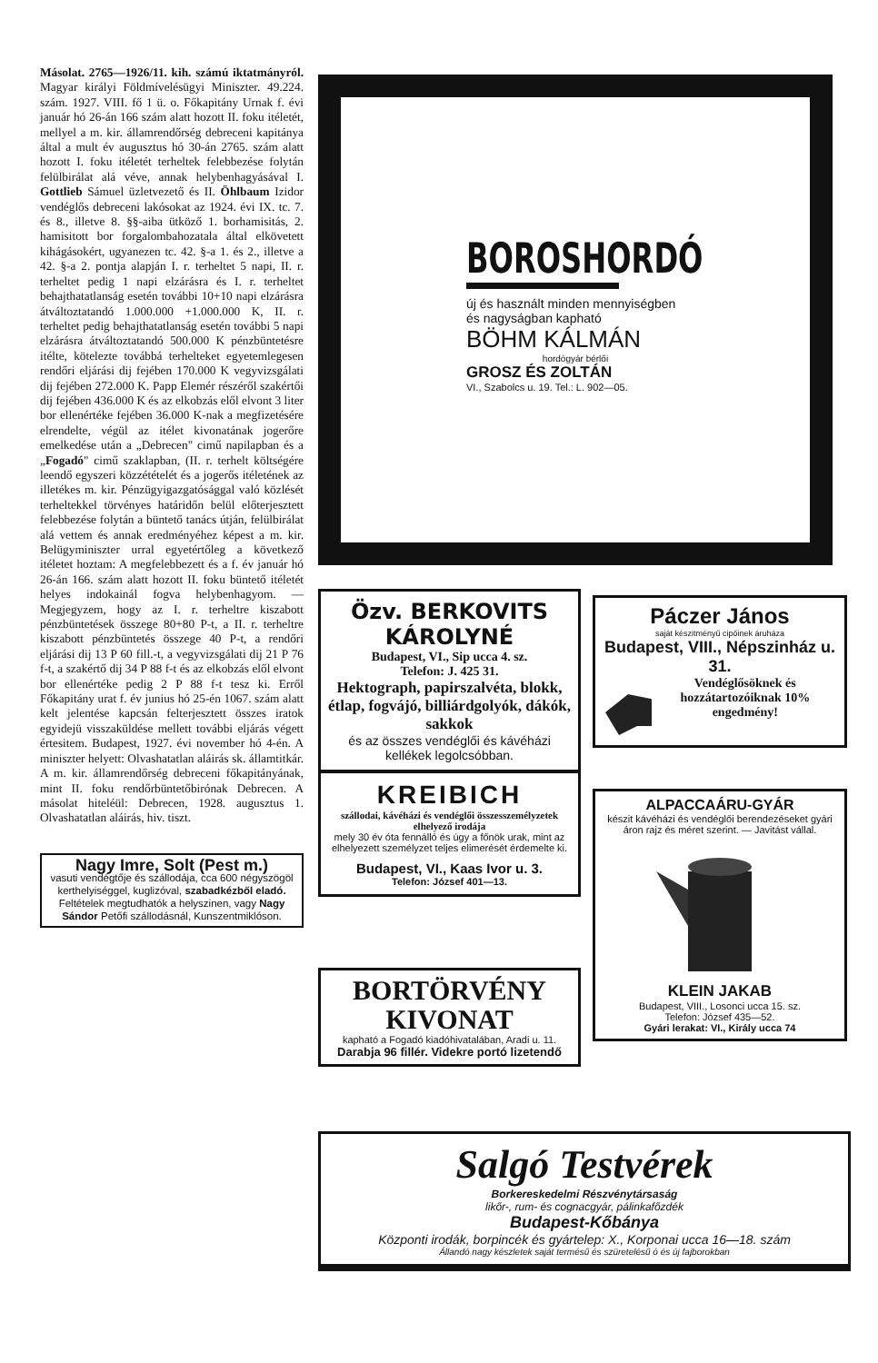Másolat. 2765—1926/11. kih. számú iktatmányról. Magyar királyi Földmívelésügyi Miniszter. 49.224. szám. 1927. VIII. fő 1 ü. o. Főkapitány Urnak f. évi január hó 26-án 166 szám alatt hozott II. foku itéletét, mellyel a m. kir. államrendőrség debreceni kapitánya által a mult év augusztus hó 30-án 2765. szám alatt hozott I. foku itéletét terheltek felebbezése folytán felülbirálat alá véve, annak helybenhagyásával I. Gottlieb Sámuel üzletvezető és II. Öhlbaum Izidor vendéglős debreceni lakósokat az 1924. évi IX. tc. 7. és 8., illetve 8. §§-aiba ütköző 1. borhamisitás, 2. hamisitott bor forgalombahozatala által elkövetett kihágásokért, ugyanezen tc. 42. §-a 1. és 2., illetve a 42. §-a 2. pontja alapján I. r. terheltet 5 napi, II. r. terheltet pedig 1 napi elzárásra és I. r. terheltet behajthatatlanság esetén további 10+10 napi elzárásra átváltoztatandó 1.000.000 +1.000.000 K, II. r. terheltet pedig behajthatatlanság esetén további 5 napi elzárásra átváltoztatandó 500.000 K pénzbüntetésre itélte, kötelezte továbbá terhelteket egyetemlegesen rendőri eljárási dij fejében 170.000 K vegyvizsgálati dij fejében 272.000 K. Papp Elemér részéről szakértői dij fejében 436.000 K és az elkobzás elől elvont 3 liter bor ellenértéke fejében 36.000 K-nak a megfizetésére elrendelte, végül az itélet kivonatának jogerőre emelkedése után a „Debrecen" cimű napilapban és a „Fogadó" cimű szaklapban, (II. r. terhelt költségére leendő egyszeri közzétételét és a jogerős itéletének az illetékes m. kir. Pénzügyigazgatósággal való közlését terheltekkel törvényes határidőn belül előterjesztett felebbezése folytán a büntető tanács útján, felülbirálat alá vettem és annak eredményéhez képest a m. kir. Belügyminiszter urral egyetértőleg a következő itéletet hoztam: A megfelebbezett és a f. év január hó 26-án 166. szám alatt hozott II. foku büntető itéletét helyes indokainál fogva helybenhagyom. — Megjegyzem, hogy az I. r. terheltre kiszabott pénzbüntetések összege 80+80 P-t, a II. r. terheltre kiszabott pénzbüntetés összege 40 P-t, a rendőri eljárási dij 13 P 60 fill.-t, a vegyvizsgálati dij 21 P 76 f-t, a szakértő dij 34 P 88 f-t és az elkobzás elől elvont bor ellenértéke pedig 2 P 88 f-t tesz ki. Erről Főkapitány urat f. év junius hó 25-én 1067. szám alatt kelt jelentése kapcsán felterjesztett összes iratok egyidejü visszaküldése mellett további eljárás végett értesitem. Budapest, 1927. évi november hó 4-én. A miniszter helyett: Olvashatatlan aláirás sk. államtitkár. A m. kir. államrendőrség debreceni főkapitányának, mint II. foku rendőrbüntetőbirónak Debrecen. A másolat hiteléül: Debrecen, 1928. augusztus 1. Olvashatatlan aláirás, hiv. tiszt.
Nagy Imre, Solt (Pest m.)
vasuti vendégtője és szállodája, cca 600 négyszögöl kerthelyiséggel, kuglizóval, szabadkézből eladó. Feltételek megtudhatók a helyszinen, vagy Nagy Sándor Petőfi szállodásnál, Kunszentmiklóson.
BOROSHORDÓ
új és használt minden mennyiségben és nagyságban kapható
BÖHM KÁLMÁN
hordógyár bérlői
GROSZ ÉS ZOLTÁN
VI., Szabolcs u. 19. Tel.: L. 902—05.
Özv. BERKOVITS KÁROLYNÉ
Budapest, VI., Sip ucca 4. sz.
Telefon: J. 425 31.
Hektograph, papirszalvéta, blokk, étlap, fogvájó, billiárdgolyók, dákók, sakkok
és az összes vendéglői és kávéházi kellékek legolcsóbban.
Páczer János
saját készitményű cipőinek áruháza
Budapest, VIII., Népszinház u. 31.
Vendéglősöknek és hozzátartozóiknak 10% engedmény!
KREIBICH
szállodai, kávéházi és vendéglői összesszemélyzetek elhelyező irodája
mely 30 év óta fennálló és úgy a főnök urak, mint az elhelyezett személyzet teljes elimerését érdemelte ki.
Budapest, VI., Kaas Ivor u. 3.
Telefon: József 401—13.
ALPACCAÁRU-GYÁR
készit kávéházi és vendéglői berendezéseket gyári áron rajz és méret szerint. — Javitást vállal.
KLEIN JAKAB
Budapest, VIII., Losonci ucca 15. sz.
Telefon: József 435—52.
Gyári lerakat: VI., Király ucca 74
BORTÖRVÉNY KIVONAT
kapható a Fogadó kiadóhivatalában, Aradi u. 11.
Darabja 96 fillér. Videkre portó lizetendő
Salgó Testvérek
Borkereskedelmi Részvénytársaság
likőr-, rum- és cognacgyár, pálinkafőzdék
Budapest-Kőbánya
Központi irodák, borpincék és gyártelep: X., Korponai ucca 16—18. szám
Állandó nagy készletek saját termésű és szüretelésű ó és új fajborokban